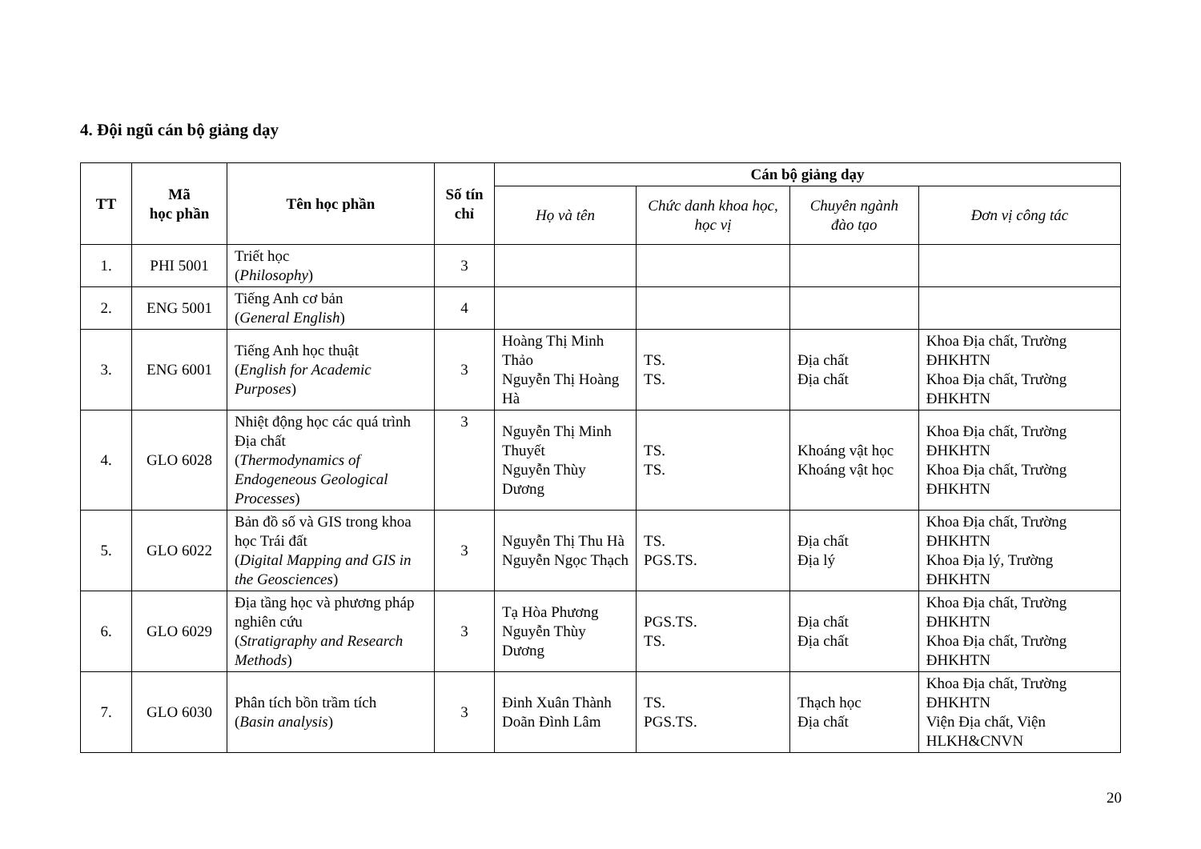4. Đội ngũ cán bộ giảng dạy
| TT | Mã học phần | Tên học phần | Số tín chỉ | Cán bộ giảng dạy | | | |
| --- | --- | --- | --- | --- | --- | --- | --- |
| | | | | Họ và tên | Chức danh khoa học, học vị | Chuyên ngành đào tạo | Đơn vị công tác |
| 1. | PHI 5001 | Triết học ( Philosophy ) | 3 | | | | |
| 2. | ENG 5001 | Tiếng Anh cơ bản ( General English ) | 4 | | | | |
| 3. | ENG 6001 | Tiếng Anh học thuật ( English for Academic Purposes ) | 3 | Hoàng Thị Minh Thảo Nguyễn Thị Hoàng Hà | TS. TS. | Địa chất Địa chất | Khoa Địa chất, Trường ĐHKHTN Khoa Địa chất, Trường ĐHKHTN |
| 4. | GLO 6028 | Nhiệt động học các quá trình Địa chất ( Thermodynamics of Endogeneous Geological Processes ) | 3 | Nguyễn Thị Minh Thuyết Nguyễn Thùy Dương | TS. TS. | Khoáng vật học Khoáng vật học | Khoa Địa chất, Trường ĐHKHTN Khoa Địa chất, Trường ĐHKHTN |
| 5. | GLO 6022 | Bản đồ số và GIS trong khoa học Trái đất ( Digital Mapping and GIS in the Geosciences ) | 3 | Nguyễn Thị Thu Hà Nguyễn Ngọc Thạch | TS. PGS.TS. | Địa chất Địa lý | Khoa Địa chất, Trường ĐHKHTN Khoa Địa lý, Trường ĐHKHTN |
| 6. | GLO 6029 | Địa tầng học và phương pháp nghiên cứu ( Stratigraphy and Research Methods ) | 3 | Tạ Hòa Phương Nguyễn Thùy Dương | PGS.TS. TS. | Địa chất Địa chất | Khoa Địa chất, Trường ĐHKHTN Khoa Địa chất, Trường ĐHKHTN |
| 7. | GLO 6030 | Phân tích bồn trầm tích ( Basin analysis ) | 3 | Đinh Xuân Thành Doãn Đình Lâm | TS. PGS.TS. | Thạch học Địa chất | Khoa Địa chất, Trường ĐHKHTN Viện Địa chất, Viện HLKH&CNVN |
20